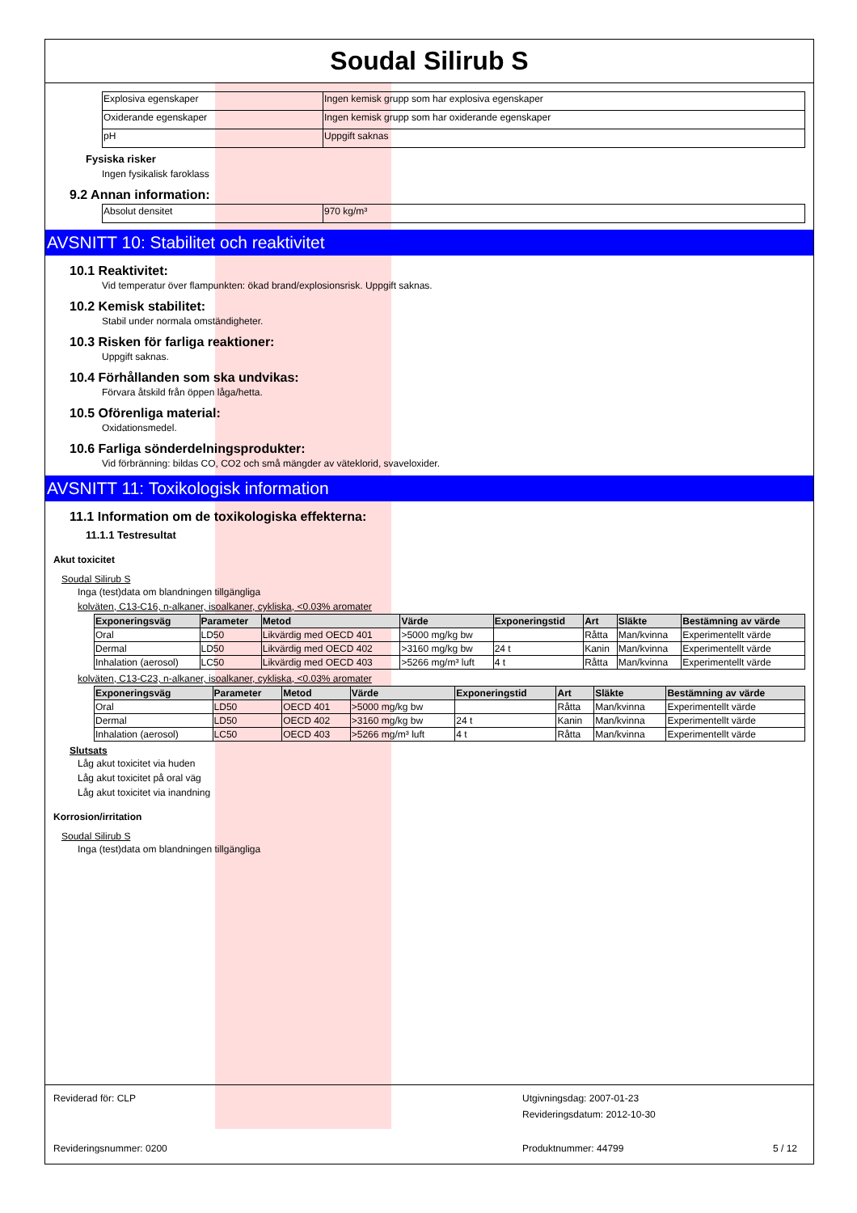Soudal Silirub S
| Explosiva egenskaper | Ingen kemisk grupp som har explosiva egenskaper |
| Oxiderande egenskaper | Ingen kemisk grupp som har oxiderande egenskaper |
| pH | Uppgift saknas |
Fysiska risker
Ingen fysikalisk faroklass
9.2 Annan information:
| Absolut densitet | 970 kg/m³ |
AVSNITT 10: Stabilitet och reaktivitet
10.1 Reaktivitet:
Vid temperatur över flampunkten: ökad brand/explosionsrisk. Uppgift saknas.
10.2 Kemisk stabilitet:
Stabil under normala omständigheter.
10.3 Risken för farliga reaktioner:
Uppgift saknas.
10.4 Förhållanden som ska undvikas:
Förvara åtskild från öppen låga/hetta.
10.5 Oförenliga material:
Oxidationsmedel.
10.6 Farliga sönderdelningsprodukter:
Vid förbränning: bildas CO, CO2 och små mängder av väteklorid, svaveloxider.
AVSNITT 11: Toxikologisk information
11.1 Information om de toxikologiska effekterna:
11.1.1 Testresultat
Akut toxicitet
Soudal Silirub S
Inga (test)data om blandningen tillgängliga
kolväten, C13-C16, n-alkaner, isoalkaner, cykliska, <0.03% aromater
| Exponeringsväg | Parameter | Metod | Värde | Exponeringstid | Art | Släkte | Bestämning av värde |
| --- | --- | --- | --- | --- | --- | --- | --- |
| Oral | LD50 | Likvärdig med OECD 401 | >5000 mg/kg bw | | Råtta | Man/kvinna | Experimentellt värde |
| Dermal | LD50 | Likvärdig med OECD 402 | >3160 mg/kg bw | 24 t | Kanin | Man/kvinna | Experimentellt värde |
| Inhalation (aerosol) | LC50 | Likvärdig med OECD 403 | >5266 mg/m³ luft | 4 t | Råtta | Man/kvinna | Experimentellt värde |
kolväten, C13-C23, n-alkaner, isoalkaner, cykliska, <0.03% aromater
| Exponeringsväg | Parameter | Metod | Värde | Exponeringstid | Art | Släkte | Bestämning av värde |
| --- | --- | --- | --- | --- | --- | --- | --- |
| Oral | LD50 | OECD 401 | >5000 mg/kg bw | | Råtta | Man/kvinna | Experimentellt värde |
| Dermal | LD50 | OECD 402 | >3160 mg/kg bw | 24 t | Kanin | Man/kvinna | Experimentellt värde |
| Inhalation (aerosol) | LC50 | OECD 403 | >5266 mg/m³ luft | 4 t | Råtta | Man/kvinna | Experimentellt värde |
Slutsats
Låg akut toxicitet via huden
Låg akut toxicitet på oral väg
Låg akut toxicitet via inandning
Korrosion/irritation
Soudal Silirub S
Inga (test)data om blandningen tillgängliga
Reviderad för: CLP
Utgivningsdag: 2007-01-23
Revideringsdatum: 2012-10-30
Revideringsnummer: 0200
Produktnummer: 44799
5 / 12